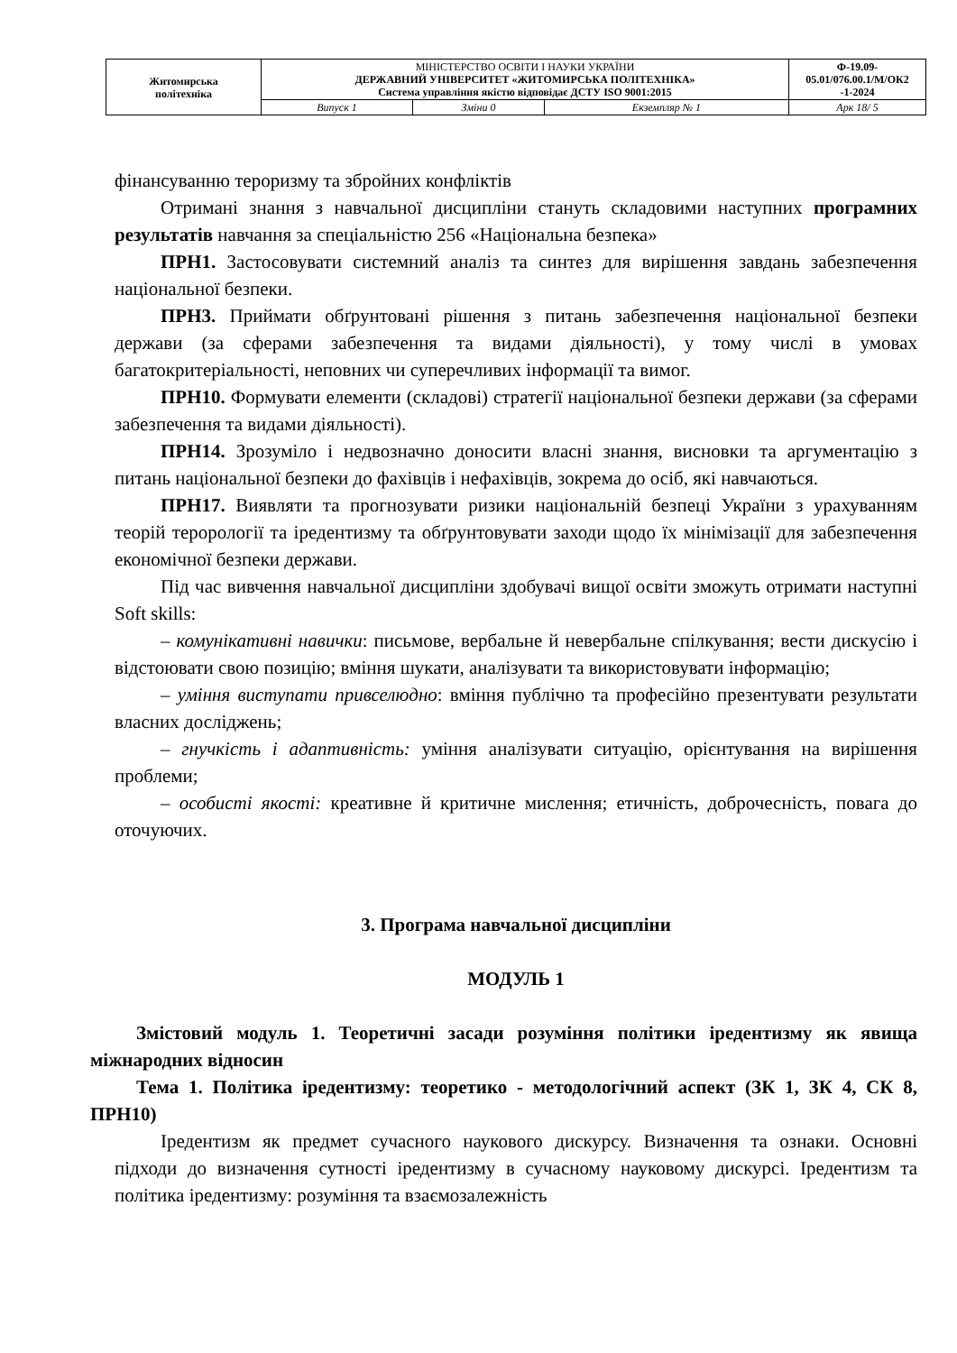| Житомирська політехніка | МІНІСТЕРСТВО ОСВІТИ І НАУКИ УКРАЇНИ ДЕРЖАВНИЙ УНІВЕРСИТЕТ «ЖИТОМИРСЬКА ПОЛІТЕХНІКА» Система управління якістю відповідає ДСТУ ISO 9001:2015 | | | Ф-19.09- 05.01/076.00.1/М/ОК2 -1-2024 |
| | Випуск 1 | Зміни 0 | Екземпляр № 1 | Арк 18/ 5 |
фінансуванню тероризму та збройних конфліктів
Отримані знання з навчальної дисципліни стануть складовими наступних програмних результатів навчання за спеціальністю 256 «Національна безпека»
ПРН1. Застосовувати системний аналіз та синтез для вирішення завдань забезпечення національної безпеки.
ПРН3. Приймати обґрунтовані рішення з питань забезпечення національної безпеки держави (за сферами забезпечення та видами діяльності), у тому числі в умовах багатокритеріальності, неповних чи суперечливих інформації та вимог.
ПРН10. Формувати елементи (складові) стратегії національної безпеки держави (за сферами забезпечення та видами діяльності).
ПРН14. Зрозуміло і недвозначно доносити власні знання, висновки та аргументацію з питань національної безпеки до фахівців і нефахівців, зокрема до осіб, які навчаються.
ПРН17. Виявляти та прогнозувати ризики національній безпеці України з урахуванням теорій терорології та іредентизму та обґрунтовувати заходи щодо їх мінімізації для забезпечення економічної безпеки держави.
Під час вивчення навчальної дисципліни здобувачі вищої освіти зможуть отримати наступні Soft skills:
– комунікативні навички: письмове, вербальне й невербальне спілкування; вести дискусію і відстоювати свою позицію; вміння шукати, аналізувати та використовувати інформацію;
– уміння виступати привселюдно: вміння публічно та професійно презентувати результати власних досліджень;
– гнучкість і адаптивність: уміння аналізувати ситуацію, орієнтування на вирішення проблеми;
– особисті якості: креативне й критичне мислення; етичність, доброчесність, повага до оточуючих.
3. Програма навчальної дисципліни
МОДУЛЬ 1
Змістовий модуль 1. Теоретичні засади розуміння політики іредентизму як явища міжнародних відносин
Тема 1. Політика іредентизму: теоретико - методологічний аспект (ЗК 1, ЗК 4, СК 8, ПРН10)
Іредентизм як предмет сучасного наукового дискурсу. Визначення та ознаки. Основні підходи до визначення сутності іредентизму в сучасному науковому дискурсі. Іредентизм та політика іредентизму: розуміння та взаємозалежність